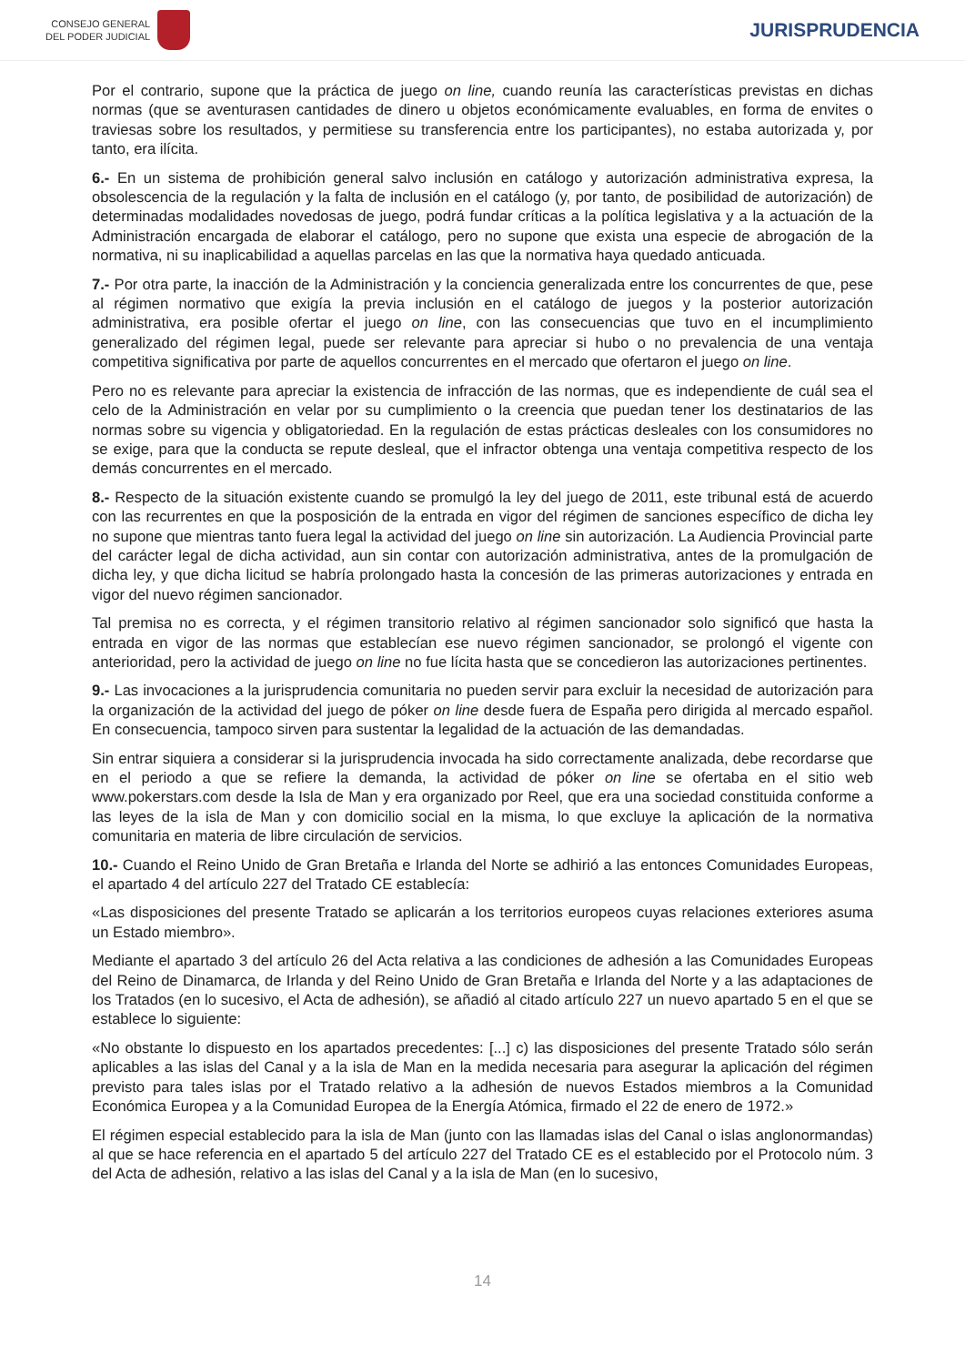CONSEJO GENERAL
DEL PODER JUDICIAL
JURISPRUDENCIA
Por el contrario, supone que la práctica de juego on line, cuando reunía las características previstas en dichas normas (que se aventurasen cantidades de dinero u objetos económicamente evaluables, en forma de envites o traviesas sobre los resultados, y permitiese su transferencia entre los participantes), no estaba autorizada y, por tanto, era ilícita.
6.- En un sistema de prohibición general salvo inclusión en catálogo y autorización administrativa expresa, la obsolescencia de la regulación y la falta de inclusión en el catálogo (y, por tanto, de posibilidad de autorización) de determinadas modalidades novedosas de juego, podrá fundar críticas a la política legislativa y a la actuación de la Administración encargada de elaborar el catálogo, pero no supone que exista una especie de abrogación de la normativa, ni su inaplicabilidad a aquellas parcelas en las que la normativa haya quedado anticuada.
7.- Por otra parte, la inacción de la Administración y la conciencia generalizada entre los concurrentes de que, pese al régimen normativo que exigía la previa inclusión en el catálogo de juegos y la posterior autorización administrativa, era posible ofertar el juego on line, con las consecuencias que tuvo en el incumplimiento generalizado del régimen legal, puede ser relevante para apreciar si hubo o no prevalencia de una ventaja competitiva significativa por parte de aquellos concurrentes en el mercado que ofertaron el juego on line.
Pero no es relevante para apreciar la existencia de infracción de las normas, que es independiente de cuál sea el celo de la Administración en velar por su cumplimiento o la creencia que puedan tener los destinatarios de las normas sobre su vigencia y obligatoriedad. En la regulación de estas prácticas desleales con los consumidores no se exige, para que la conducta se repute desleal, que el infractor obtenga una ventaja competitiva respecto de los demás concurrentes en el mercado.
8.- Respecto de la situación existente cuando se promulgó la ley del juego de 2011, este tribunal está de acuerdo con las recurrentes en que la posposición de la entrada en vigor del régimen de sanciones específico de dicha ley no supone que mientras tanto fuera legal la actividad del juego on line sin autorización. La Audiencia Provincial parte del carácter legal de dicha actividad, aun sin contar con autorización administrativa, antes de la promulgación de dicha ley, y que dicha licitud se habría prolongado hasta la concesión de las primeras autorizaciones y entrada en vigor del nuevo régimen sancionador.
Tal premisa no es correcta, y el régimen transitorio relativo al régimen sancionador solo significó que hasta la entrada en vigor de las normas que establecían ese nuevo régimen sancionador, se prolongó el vigente con anterioridad, pero la actividad de juego on line no fue lícita hasta que se concedieron las autorizaciones pertinentes.
9.- Las invocaciones a la jurisprudencia comunitaria no pueden servir para excluir la necesidad de autorización para la organización de la actividad del juego de póker on line desde fuera de España pero dirigida al mercado español. En consecuencia, tampoco sirven para sustentar la legalidad de la actuación de las demandadas.
Sin entrar siquiera a considerar si la jurisprudencia invocada ha sido correctamente analizada, debe recordarse que en el periodo a que se refiere la demanda, la actividad de póker on line se ofertaba en el sitio web www.pokerstars.com desde la Isla de Man y era organizado por Reel, que era una sociedad constituida conforme a las leyes de la isla de Man y con domicilio social en la misma, lo que excluye la aplicación de la normativa comunitaria en materia de libre circulación de servicios.
10.- Cuando el Reino Unido de Gran Bretaña e Irlanda del Norte se adhirió a las entonces Comunidades Europeas, el apartado 4 del artículo 227 del Tratado CE establecía:
«Las disposiciones del presente Tratado se aplicarán a los territorios europeos cuyas relaciones exteriores asuma un Estado miembro».
Mediante el apartado 3 del artículo 26 del Acta relativa a las condiciones de adhesión a las Comunidades Europeas del Reino de Dinamarca, de Irlanda y del Reino Unido de Gran Bretaña e Irlanda del Norte y a las adaptaciones de los Tratados (en lo sucesivo, el Acta de adhesión), se añadió al citado artículo 227 un nuevo apartado 5 en el que se establece lo siguiente:
«No obstante lo dispuesto en los apartados precedentes: [...] c) las disposiciones del presente Tratado sólo serán aplicables a las islas del Canal y a la isla de Man en la medida necesaria para asegurar la aplicación del régimen previsto para tales islas por el Tratado relativo a la adhesión de nuevos Estados miembros a la Comunidad Económica Europea y a la Comunidad Europea de la Energía Atómica, firmado el 22 de enero de 1972.»
El régimen especial establecido para la isla de Man (junto con las llamadas islas del Canal o islas anglonormandas) al que se hace referencia en el apartado 5 del artículo 227 del Tratado CE es el establecido por el Protocolo núm. 3 del Acta de adhesión, relativo a las islas del Canal y a la isla de Man (en lo sucesivo,
14